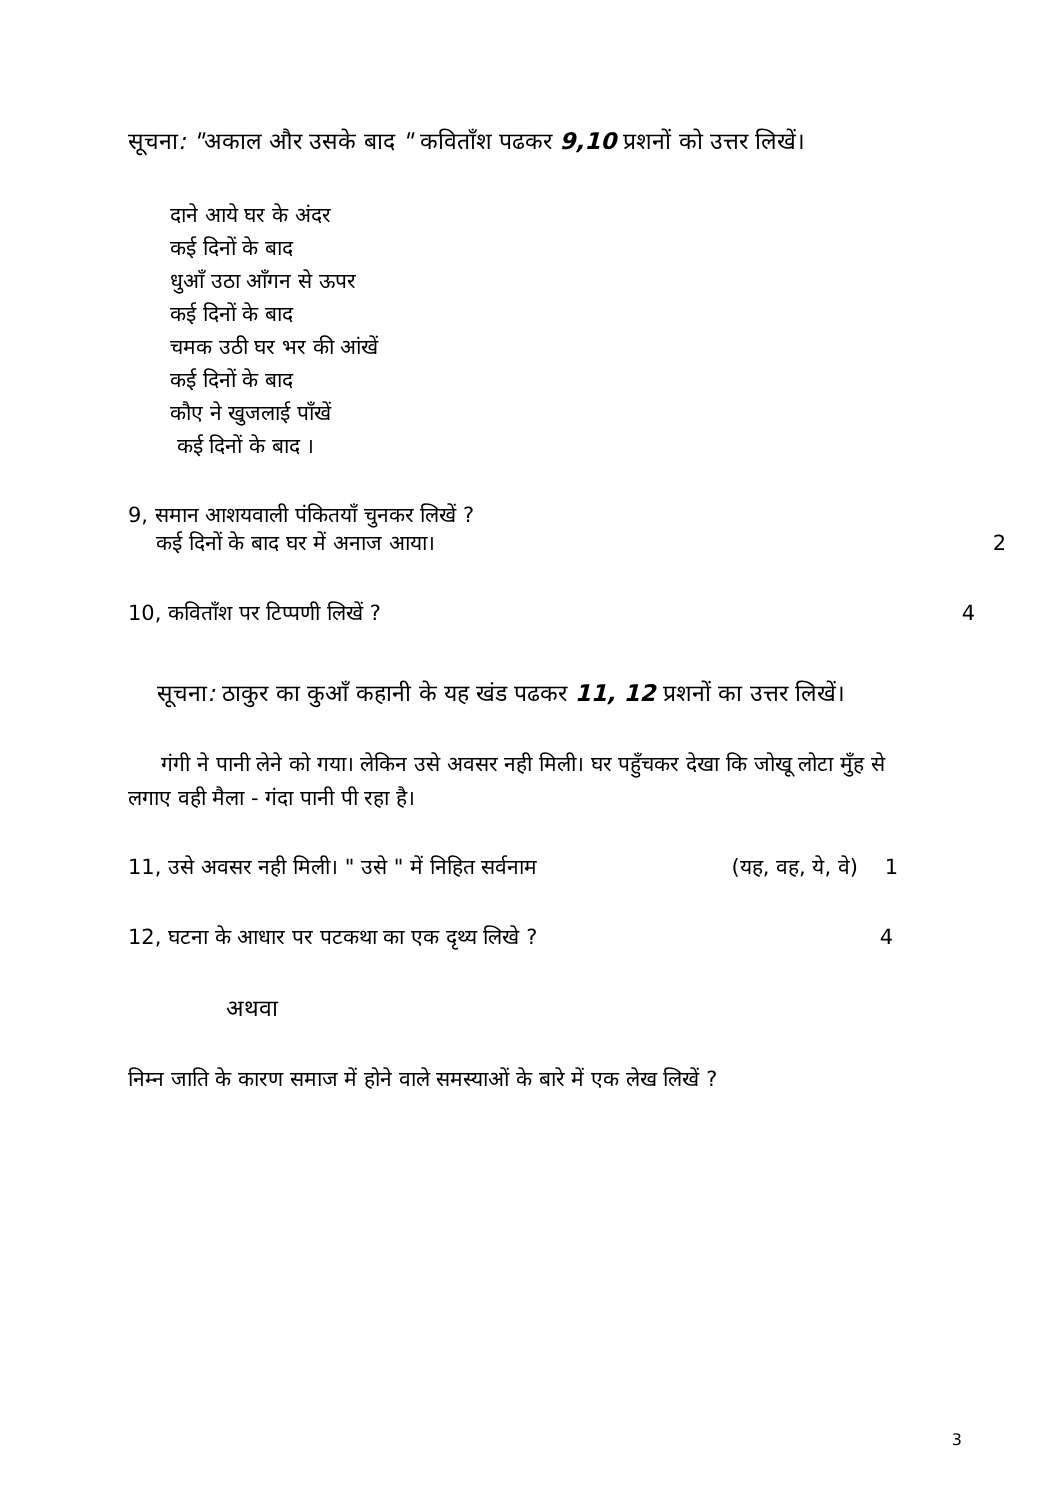सूचना: "अकाल और उसके बाद " कविताँश पढकर 9,10 प्रशनों को उत्तर लिखें।
दाने आये घर के अंदर
कई दिनों के बाद
धुआँ उठा आँगन से ऊपर
कई दिनों के बाद
चमक उठी घर भर की आंखें
कई दिनों के बाद
कौए ने खुजलाई पाँखें
कई दिनों के बाद ।
9, समान आशयवाली पंकितयाँ चुनकर लिखें ?
कई दिनों के बाद घर में अनाज आया। 2
10, कविताँश पर टिप्पणी लिखें ? 4
सूचना: ठाकुर का कुआँ कहानी के यह खंड पढकर 11, 12 प्रशनों का उत्तर लिखें।
गंगी ने पानी लेने को गया। लेकिन उसे अवसर नही मिली। घर पहुँचकर देखा कि जोखू लोटा मुँह से लगाए वही मैला - गंदा पानी पी रहा है।
11, उसे अवसर नही मिली। " उसे " में निहित सर्वनाम (यह, वह, ये, वे) 1
12, घटना के आधार पर पटकथा का एक दृथ्य लिखे ? 4
अथवा
निम्न जाति के कारण समाज में होने वाले समस्याओं के बारे में एक लेख लिखें ?
3